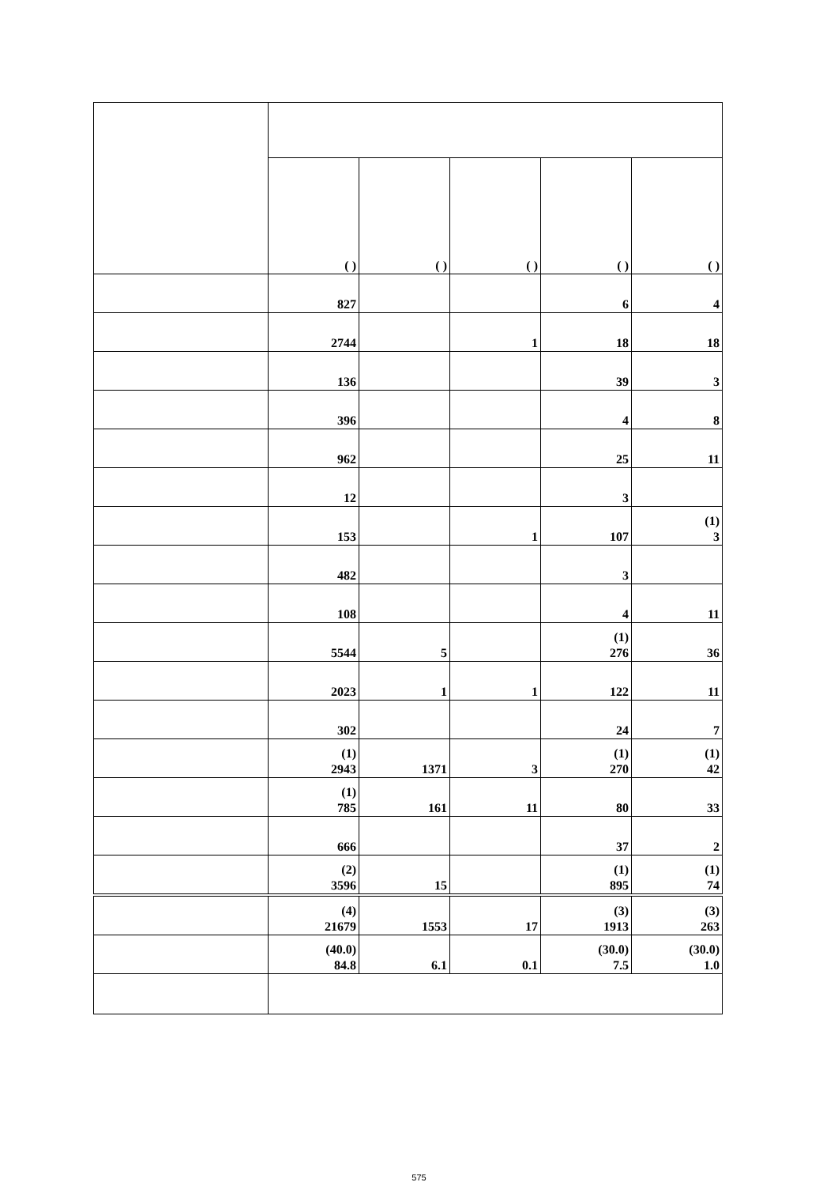| | ( ) | ( ) | ( ) | ( ) | ( ) |
| --- | --- | --- | --- | --- | --- |
| | 827 | | | 6 | 4 |
| | 2744 | | 1 | 18 | 18 |
| | 136 | | | 39 | 3 |
| | 396 | | | 4 | 8 |
| | 962 | | | 25 | 11 |
| | 12 | | | 3 | |
| | 153 | | 1 | 107 | (1) 3 |
| | 482 | | | 3 | |
| | 108 | | | 4 | 11 |
| | 5544 | 5 | | (1) 276 | 36 |
| | 2023 | 1 | 1 | 122 | 11 |
| | 302 | | | 24 | 7 |
| | (1) 2943 | 1371 | 3 | (1) 270 | (1) 42 |
| | (1) 785 | 161 | 11 | 80 | 33 |
| | 666 | | | 37 | 2 |
| | (2) 3596 | 15 | | (1) 895 | (1) 74 |
| | (4) 21679 | 1553 | 17 | (3) 1913 | (3) 263 |
| | (40.0) 84.8 | 6.1 | 0.1 | (30.0) 7.5 | (30.0) 1.0 |
575